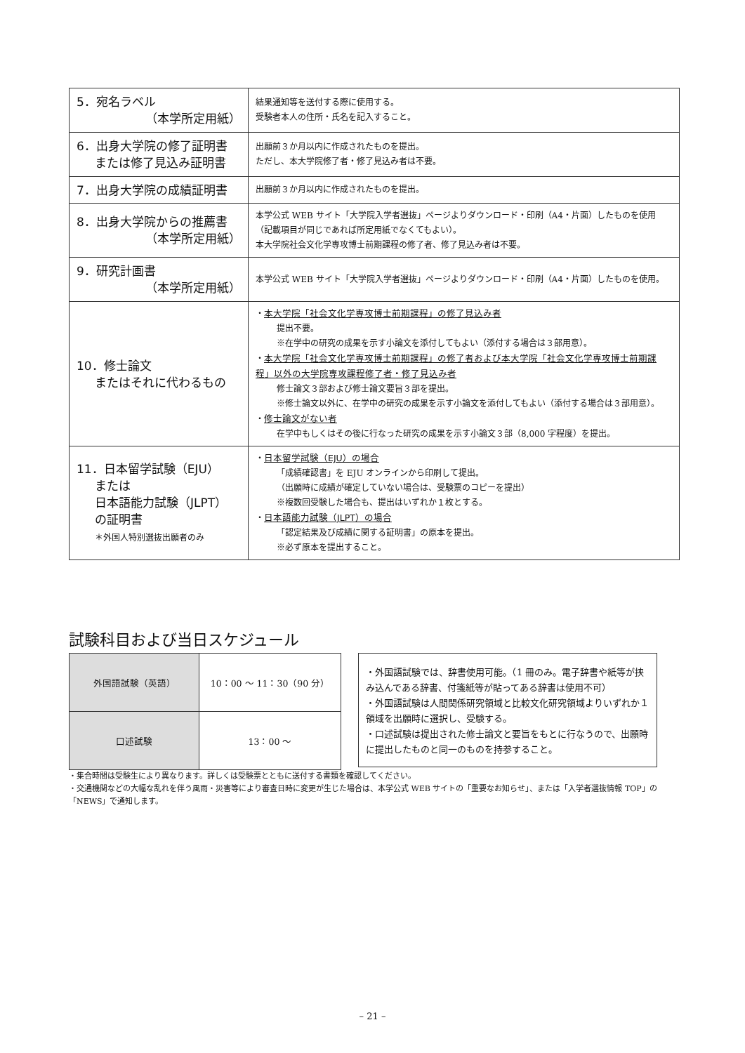| 5．宛名ラベル （本学所定用紙） | 結果通知等を送付する際に使用する。 受験者本人の住所・氏名を記入すること。 |
| 6．出身大学院の修了証明書 または修了見込み証明書 | 出願前３か月以内に作成されたものを提出。 ただし、本大学院修了者・修了見込み者は不要。 |
| 7．出身大学院の成績証明書 | 出願前３か月以内に作成されたものを提出。 |
| 8．出身大学院からの推薦書 （本学所定用紙） | 本学公式 WEB サイト「大学院入学者選抜」ページよりダウンロード・印刷（A4・片面）したものを使用（記載項目が同じであれば所定用紙でなくてもよい）。 本大学院社会文化学専攻博士前期課程の修了者、修了見込み者は不要。 |
| 9．研究計画書 （本学所定用紙） | 本学公式 WEB サイト「大学院入学者選抜」ページよりダウンロード・印刷（A4・片面）したものを使用。 |
| 10．修士論文 またはそれに代わるもの | ・ 本大学院「社会文化学専攻博士前期課程」の修了見込み者 提出不要。 ※在学中の研究の成果を示す小論文を添付してもよい（添付する場合は３部用意）。 ・ 本大学院「社会文化学専攻博士前期課程」の修了者および本大学院「社会文化学専攻博士前期課程」以外の大学院専攻課程修了者・修了見込み者 修士論文３部および修士論文要旨３部を提出。 ※修士論文以外に、在学中の研究の成果を示す小論文を添付してもよい（添付する場合は３部用意）。 ・ 修士論文がない者 在学中もしくはその後に行なった研究の成果を示す小論文３部（8,000 字程度）を提出。 |
| 11．日本留学試験（EJU） または 日本語能力試験（JLPT） の証明書 ＊外国人特別選抜出願者のみ | ・ 日本留学試験（EJU）の場合 「成績確認書」を EJU オンラインから印刷して提出。 （出願時に成績が確定していない場合は、受験票のコピーを提出） ※複数回受験した場合も、提出はいずれか１枚とする。 ・ 日本語能力試験（JLPT）の場合 「認定結果及び成績に関する証明書」の原本を提出。 ※必ず原本を提出すること。 |
試験科目および当日スケジュール
| 外国語試験（英語） | 10：00 〜 11：30（90 分） |
| 口述試験 | 13：00 〜 |
・外国語試験では、辞書使用可能。（1 冊のみ。電子辞書や紙等が挟み込んである辞書、付箋紙等が貼ってある辞書は使用不可）
・外国語試験は人間関係研究領域と比較文化研究領域よりいずれか１領域を出願時に選択し、受験する。
・口述試験は提出された修士論文と要旨をもとに行なうので、出願時に提出したものと同一のものを持参すること。
・集合時間は受験生により異なります。詳しくは受験票とともに送付する書類を確認してください。
・交通機関などの大幅な乱れを伴う風雨・災害等により審査日時に変更が生じた場合は、本学公式 WEB サイトの「重要なお知らせ」、または「入学者選抜情報 TOP」の「NEWS」で通知します。
– 21 –